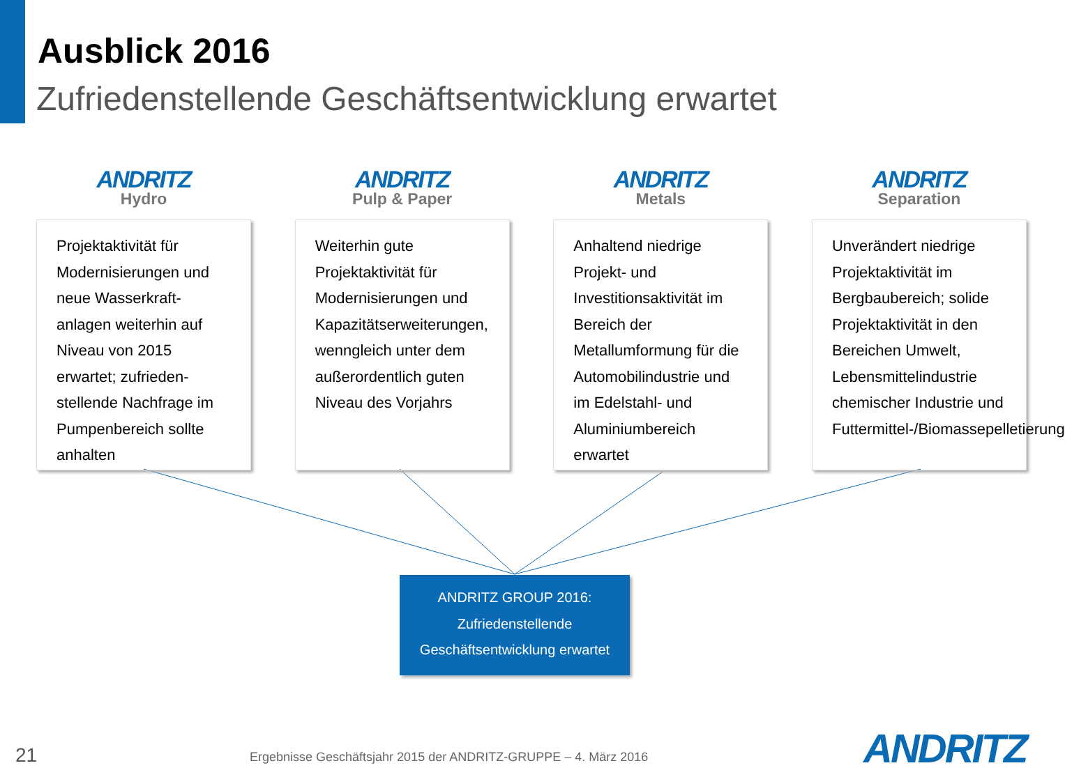Ausblick 2016
Zufriedenstellende Geschäftsentwicklung erwartet
ANDRITZ
Hydro
Projektaktivität für Modernisierungen und neue Wasserkraft-anlagen weiterhin auf Niveau von 2015 erwartet; zufrieden-stellende Nachfrage im Pumpenbereich sollte anhalten
ANDRITZ
Pulp & Paper
Weiterhin gute Projektaktivität für Modernisierungen und Kapazitätserweiterungen, wenngleich unter dem außerordentlich guten Niveau des Vorjahrs
ANDRITZ
Metals
Anhaltend niedrige Projekt- und Investitionsaktivität im Bereich der Metallumformung für die Automobilindustrie und im Edelstahl- und Aluminiumbereich erwartet
ANDRITZ
Separation
Unverändert niedrige Projektaktivität im Bergbaubereich; solide Projektaktivität in den Bereichen Umwelt, Lebensmittelindustrie chemischer Industrie und Futtermittel-/Biomassepelletierung
ANDRITZ GROUP 2016:
Zufriedenstellende
Geschäftsentwicklung erwartet
21
Ergebnisse Geschäftsjahr 2015 der ANDRITZ-GRUPPE – 4. März 2016
ANDRITZ